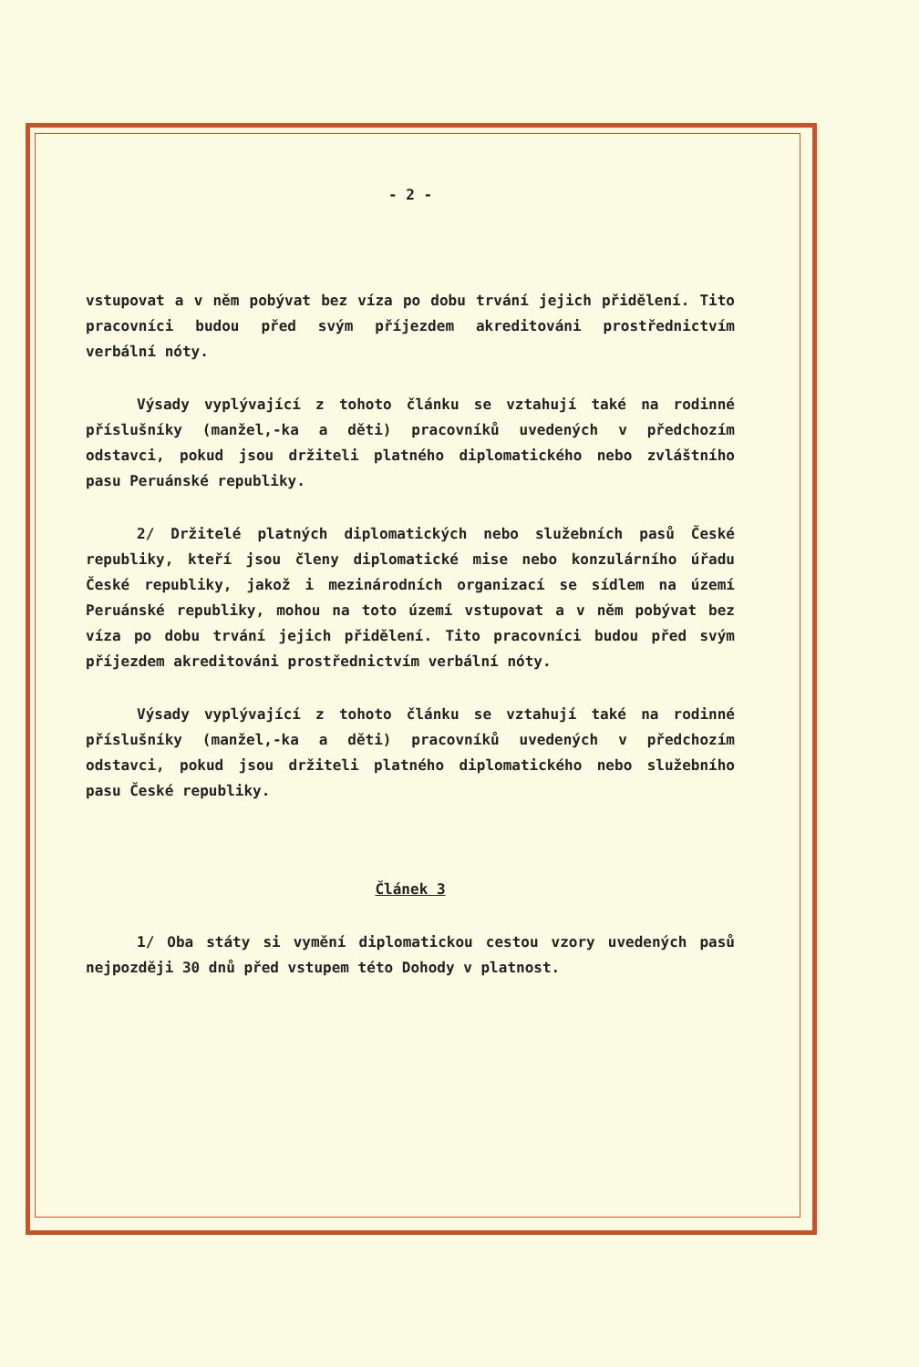- 2 -
vstupovat a v něm pobývat bez víza po dobu trvání jejich přidělení. Tito pracovníci budou před svým příjezdem akreditováni prostřednictvím verbální nóty.
Výsady vyplývající z tohoto článku se vztahují také na rodinné příslušníky (manžel,-ka a děti) pracovníků uvedených v předchozím odstavci, pokud jsou držiteli platného diplomatického nebo zvláštního pasu Peruánské republiky.
2/ Držitelé platných diplomatických nebo služebních pasů České republiky, kteří jsou členy diplomatické mise nebo konzulárního úřadu České republiky, jakož i mezinárodních organizací se sídlem na území Peruánské republiky, mohou na toto území vstupovat a v něm pobývat bez víza po dobu trvání jejich přidělení. Tito pracovníci budou před svým příjezdem akreditováni prostřednictvím verbální nóty.
Výsady vyplývající z tohoto článku se vztahují také na rodinné příslušníky (manžel,-ka a děti) pracovníků uvedených v předchozím odstavci, pokud jsou držiteli platného diplomatického nebo služebního pasu České republiky.
Článek 3
1/ Oba státy si vymění diplomatickou cestou vzory uvedených pasů nejpozději 30 dnů před vstupem této Dohody v platnost.